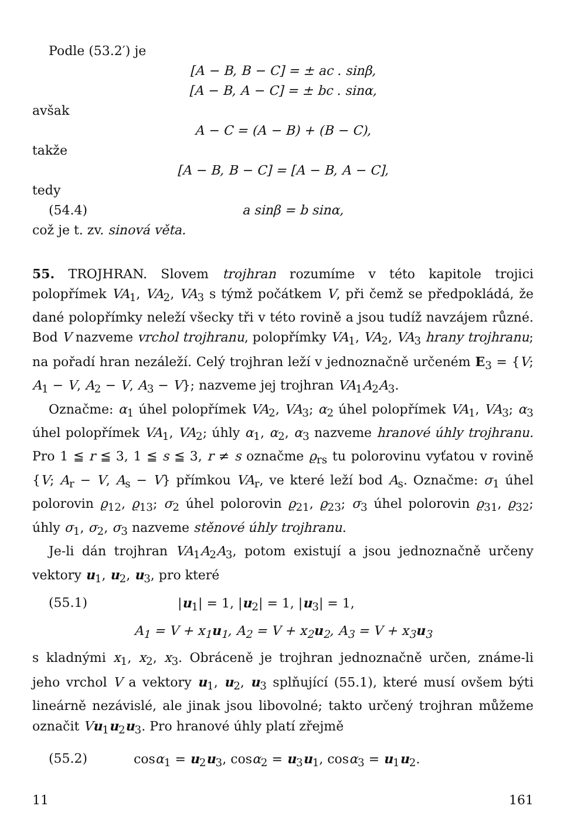Podle (53.2′) je
[A − B, B − C] = ± ac . sinβ,
[A − B, A − C] = ± bc . sinα,
avšak
A − C = (A − B) + (B − C),
takže
[A − B, B − C] = [A − B, A − C],
tedy
(54.4) a sinβ = b sinα,
což je t. zv. sinová věta.
55. TROJHRAN. Slovem trojhran rozumíme v této kapitole trojici polopřímek VA<sub>1</sub>, VA<sub>2</sub>, VA<sub>3</sub> s týmž počátkem V, při čemž se předpokládá, že dané polopřímky neleží všecky tři v této rovině a jsou tudíž navzájem různé. Bod V nazveme vrchol trojhranu, polopřímky VA<sub>1</sub>, VA<sub>2</sub>, VA<sub>3</sub> hrany trojhranu; na pořadí hran nezáleží. Celý trojhran leží v jednoznačně určeném E<sub>3</sub> = {V; A<sub>1</sub> − V, A<sub>2</sub> − V, A<sub>3</sub> − V}; nazveme jej trojhran VA<sub>1</sub>A<sub>2</sub>A<sub>3</sub>.
Označme: α<sub>1</sub> úhel polopřímek VA<sub>2</sub>, VA<sub>3</sub>; α<sub>2</sub> úhel polopřímek VA<sub>1</sub>, VA<sub>3</sub>; α<sub>3</sub> úhel polopřímek VA<sub>1</sub>, VA<sub>2</sub>; úhly α<sub>1</sub>, α<sub>2</sub>, α<sub>3</sub> nazveme hranové úhly trojhranu. Pro 1 ≦ r ≦ 3, 1 ≦ s ≦ 3, r ≠ s označme ϱ<sub>rs</sub> tu polorovinu vyťatou v rovině {V; A<sub>r</sub> − V, A<sub>s</sub> − V} přímkou VA<sub>r</sub>, ve které leží bod A<sub>s</sub>. Označme: σ<sub>1</sub> úhel polorovin ϱ<sub>12</sub>, ϱ<sub>13</sub>; σ<sub>2</sub> úhel polorovin ϱ<sub>21</sub>, ϱ<sub>23</sub>; σ<sub>3</sub> úhel polorovin ϱ<sub>31</sub>, ϱ<sub>32</sub>; úhly σ<sub>1</sub>, σ<sub>2</sub>, σ<sub>3</sub> nazveme stěnové úhly trojhranu.
Je-li dán trojhran VA<sub>1</sub>A<sub>2</sub>A<sub>3</sub>, potom existují a jsou jednoznačně určeny vektory u<sub>1</sub>, u<sub>2</sub>, u<sub>3</sub>, pro které
(55.1) |u<sub>1</sub>| = 1, |u<sub>2</sub>| = 1, |u<sub>3</sub>| = 1,
A<sub>1</sub> = V + x<sub>1</sub>u<sub>1</sub>, A<sub>2</sub> = V + x<sub>2</sub>u<sub>2</sub>, A<sub>3</sub> = V + x<sub>3</sub>u<sub>3</sub>
s kladnými x<sub>1</sub>, x<sub>2</sub>, x<sub>3</sub>. Obráceně je trojhran jednoznačně určen, známe-li jeho vrchol V a vektory u<sub>1</sub>, u<sub>2</sub>, u<sub>3</sub> splňující (55.1), které musí ovšem býti lineárně nezávislé, ale jinak jsou libovolné; takto určený trojhran můžeme označit Vu<sub>1</sub>u<sub>2</sub>u<sub>3</sub>. Pro hranové úhly platí zřejmě
(55.2) cosα<sub>1</sub> = u<sub>2</sub>u<sub>3</sub>, cosα<sub>2</sub> = u<sub>3</sub>u<sub>1</sub>, cosα<sub>3</sub> = u<sub>1</sub>u<sub>2</sub>.
11 161